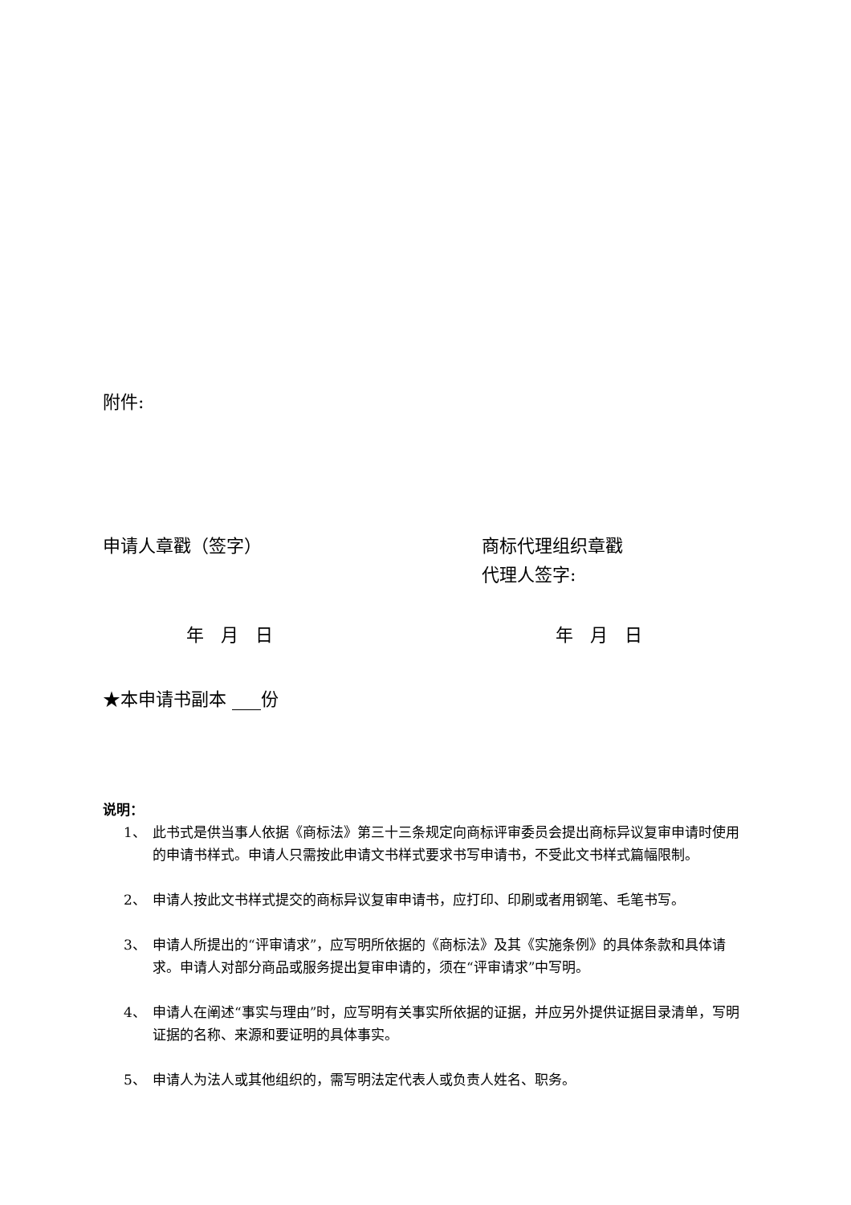附件:
申请人章戳（签字） 商标代理组织章戳
代理人签字:
年 月 日 年 月 日
★本申请书副本 份
说明：
1、 此书式是供当事人依据《商标法》第三十三条规定向商标评审委员会提出商标异议复审申请时使用的申请书样式。申请人只需按此申请文书样式要求书写申请书，不受此文书样式篇幅限制。
2、 申请人按此文书样式提交的商标异议复审申请书，应打印、印刷或者用钢笔、毛笔书写。
3、 申请人所提出的“评审请求”，应写明所依据的《商标法》及其《实施条例》的具体条款和具体请求。申请人对部分商品或服务提出复审申请的，须在“评审请求”中写明。
4、 申请人在阐述“事实与理由”时，应写明有关事实所依据的证据，并应另外提供证据目录清单，写明证据的名称、来源和要证明的具体事实。
5、 申请人为法人或其他组织的，需写明法定代表人或负责人姓名、职务。